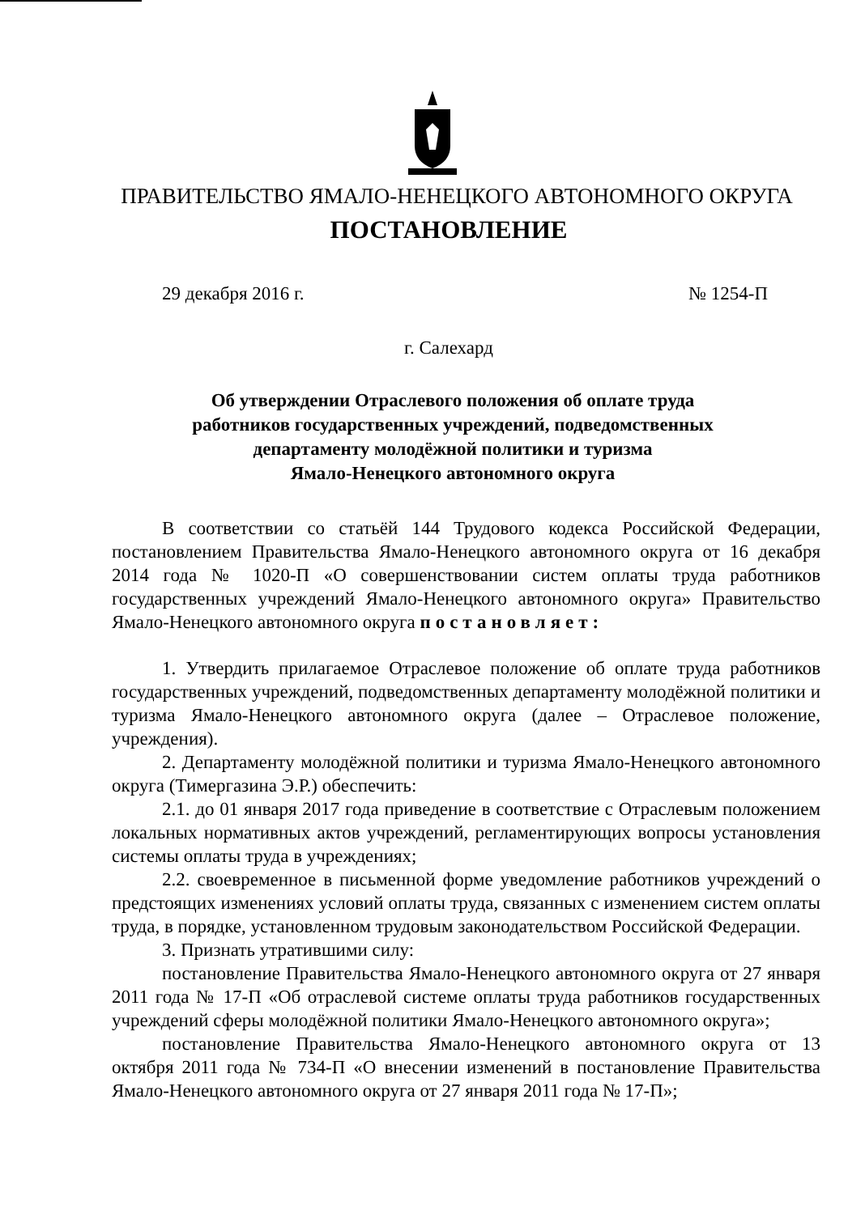ПРАВИТЕЛЬСТВО ЯМАЛО-НЕНЕЦКОГО АВТОНОМНОГО ОКРУГА
ПОСТАНОВЛЕНИЕ
29 декабря 2016 г. № 1254-П
г. Салехард
Об утверждении Отраслевого положения об оплате труда
работников государственных учреждений, подведомственных
департаменту молодёжной политики и туризма
Ямало-Ненецкого автономного округа
В соответствии со статьёй 144 Трудового кодекса Российской Федерации, постановлением Правительства Ямало-Ненецкого автономного округа от 16 декабря 2014 года № 1020-П «О совершенствовании систем оплаты труда работников государственных учреждений Ямало-Ненецкого автономного округа» Правительство Ямало-Ненецкого автономного округа постановляет:
1. Утвердить прилагаемое Отраслевое положение об оплате труда работников государственных учреждений, подведомственных департаменту молодёжной политики и туризма Ямало-Ненецкого автономного округа (далее – Отраслевое положение, учреждения).
2. Департаменту молодёжной политики и туризма Ямало-Ненецкого автономного округа (Тимергазина Э.Р.) обеспечить:
2.1. до 01 января 2017 года приведение в соответствие с Отраслевым положением локальных нормативных актов учреждений, регламентирующих вопросы установления системы оплаты труда в учреждениях;
2.2. своевременное в письменной форме уведомление работников учреждений о предстоящих изменениях условий оплаты труда, связанных с изменением систем оплаты труда, в порядке, установленном трудовым законодательством Российской Федерации.
3. Признать утратившими силу:
постановление Правительства Ямало-Ненецкого автономного округа от 27 января 2011 года № 17-П «Об отраслевой системе оплаты труда работников государственных учреждений сферы молодёжной политики Ямало-Ненецкого автономного округа»;
постановление Правительства Ямало-Ненецкого автономного округа от 13 октября 2011 года № 734-П «О внесении изменений в постановление Правительства Ямало-Ненецкого автономного округа от 27 января 2011 года № 17-П»;